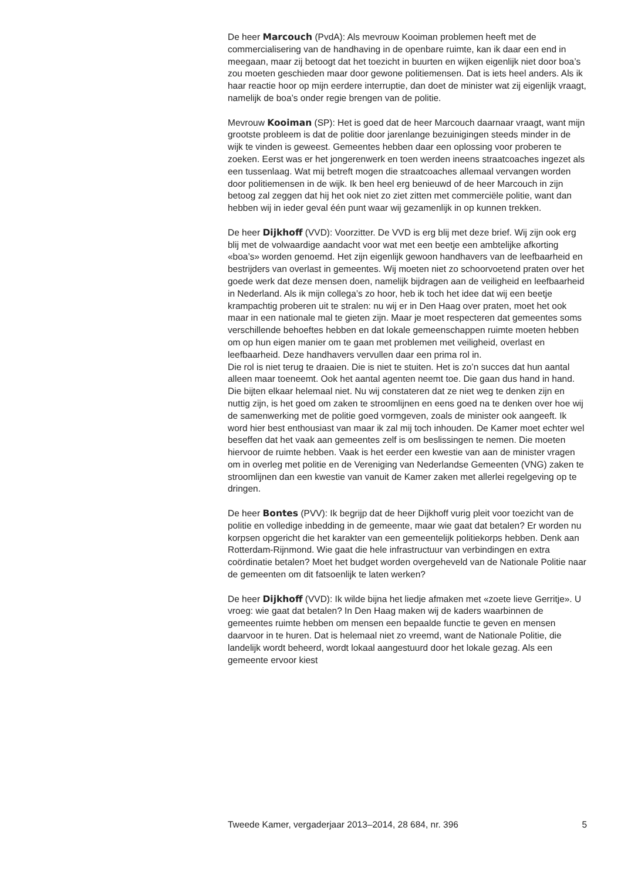De heer Marcouch (PvdA): Als mevrouw Kooiman problemen heeft met de commercialisering van de handhaving in de openbare ruimte, kan ik daar een end in meegaan, maar zij betoogt dat het toezicht in buurten en wijken eigenlijk niet door boa’s zou moeten geschieden maar door gewone politiemensen. Dat is iets heel anders. Als ik haar reactie hoor op mijn eerdere interruptie, dan doet de minister wat zij eigenlijk vraagt, namelijk de boa’s onder regie brengen van de politie.
Mevrouw Kooiman (SP): Het is goed dat de heer Marcouch daarnaar vraagt, want mijn grootste probleem is dat de politie door jarenlange bezuinigingen steeds minder in de wijk te vinden is geweest. Gemeentes hebben daar een oplossing voor proberen te zoeken. Eerst was er het jongerenwerk en toen werden ineens straatcoaches ingezet als een tussenlaag. Wat mij betreft mogen die straatcoaches allemaal vervangen worden door politiemensen in de wijk. Ik ben heel erg benieuwd of de heer Marcouch in zijn betoog zal zeggen dat hij het ook niet zo ziet zitten met commerciële politie, want dan hebben wij in ieder geval één punt waar wij gezamenlijk in op kunnen trekken.
De heer Dijkhoff (VVD): Voorzitter. De VVD is erg blij met deze brief. Wij zijn ook erg blij met de volwaardige aandacht voor wat met een beetje een ambtelijke afkorting «boa’s» worden genoemd. Het zijn eigenlijk gewoon handhavers van de leefbaarheid en bestrijders van overlast in gemeentes. Wij moeten niet zo schoorvoetend praten over het goede werk dat deze mensen doen, namelijk bijdragen aan de veiligheid en leefbaarheid in Nederland. Als ik mijn collega’s zo hoor, heb ik toch het idee dat wij een beetje krampachtig proberen uit te stralen: nu wij er in Den Haag over praten, moet het ook maar in een nationale mal te gieten zijn. Maar je moet respecteren dat gemeentes soms verschillende behoeftes hebben en dat lokale gemeenschappen ruimte moeten hebben om op hun eigen manier om te gaan met problemen met veiligheid, overlast en leefbaarheid. Deze handhavers vervullen daar een prima rol in.
Die rol is niet terug te draaien. Die is niet te stuiten. Het is zo’n succes dat hun aantal alleen maar toeneemt. Ook het aantal agenten neemt toe. Die gaan dus hand in hand. Die bijten elkaar helemaal niet. Nu wij constateren dat ze niet weg te denken zijn en nuttig zijn, is het goed om zaken te stroomlijnen en eens goed na te denken over hoe wij de samenwerking met de politie goed vormgeven, zoals de minister ook aangeeft. Ik word hier best enthousiast van maar ik zal mij toch inhouden. De Kamer moet echter wel beseffen dat het vaak aan gemeentes zelf is om beslissingen te nemen. Die moeten hiervoor de ruimte hebben. Vaak is het eerder een kwestie van aan de minister vragen om in overleg met politie en de Vereniging van Nederlandse Gemeenten (VNG) zaken te stroomlijnen dan een kwestie van vanuit de Kamer zaken met allerlei regelgeving op te dringen.
De heer Bontes (PVV): Ik begrijp dat de heer Dijkhoff vurig pleit voor toezicht van de politie en volledige inbedding in de gemeente, maar wie gaat dat betalen? Er worden nu korpsen opgericht die het karakter van een gemeentelijk politiekorps hebben. Denk aan Rotterdam-Rijnmond. Wie gaat die hele infrastructuur van verbindingen en extra coördinatie betalen? Moet het budget worden overgeheveld van de Nationale Politie naar de gemeenten om dit fatsoenlijk te laten werken?
De heer Dijkhoff (VVD): Ik wilde bijna het liedje afmaken met «zoete lieve Gerritje». U vroeg: wie gaat dat betalen? In Den Haag maken wij de kaders waarbinnen de gemeentes ruimte hebben om mensen een bepaalde functie te geven en mensen daarvoor in te huren. Dat is helemaal niet zo vreemd, want de Nationale Politie, die landelijk wordt beheerd, wordt lokaal aangestuurd door het lokale gezag. Als een gemeente ervoor kiest
Tweede Kamer, vergaderjaar 2013–2014, 28 684, nr. 396 5